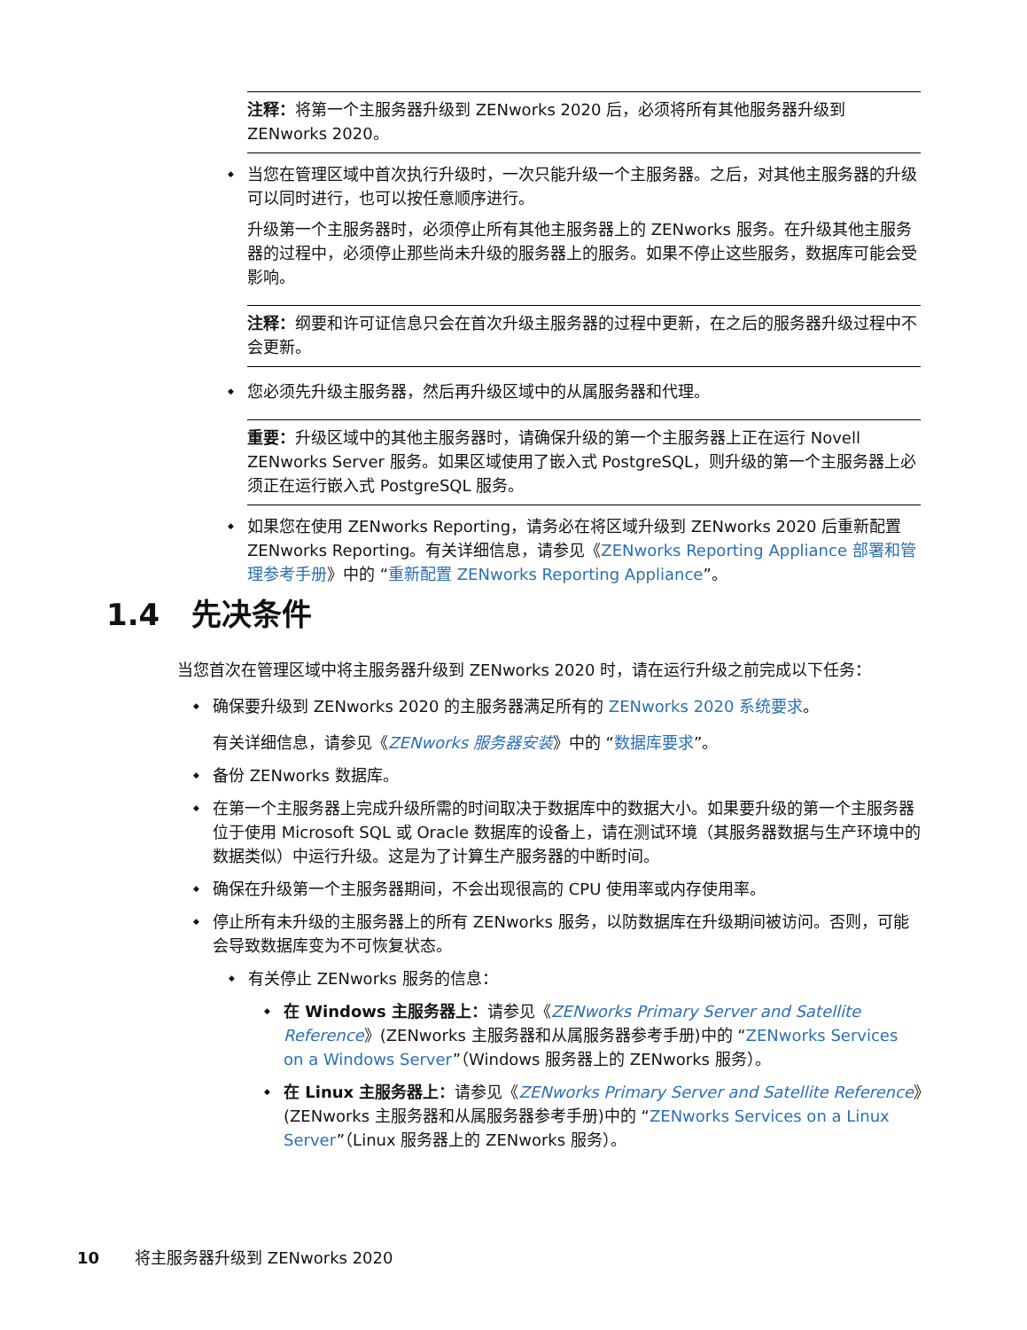注释：将第一个主服务器升级到 ZENworks 2020 后，必须将所有其他服务器升级到 ZENworks 2020。
当您在管理区域中首次执行升级时，一次只能升级一个主服务器。之后，对其他主服务器的升级可以同时进行，也可以按任意顺序进行。
升级第一个主服务器时，必须停止所有其他主服务器上的 ZENworks 服务。在升级其他主服务器的过程中，必须停止那些尚未升级的服务器上的服务。如果不停止这些服务，数据库可能会受影响。
注释：纲要和许可证信息只会在首次升级主服务器的过程中更新，在之后的服务器升级过程中不会更新。
您必须先升级主服务器，然后再升级区域中的从属服务器和代理。
重要：升级区域中的其他主服务器时，请确保升级的第一个主服务器上正在运行 Novell ZENworks Server 服务。如果区域使用了嵌入式 PostgreSQL，则升级的第一个主服务器上必须正在运行嵌入式 PostgreSQL 服务。
如果您在使用 ZENworks Reporting，请务必在将区域升级到 ZENworks 2020 后重新配置 ZENworks Reporting。有关详细信息，请参见《ZENworks Reporting Appliance 部署和管理参考手册》中的 “重新配置 ZENworks Reporting Appliance”。
1.4 先决条件
当您首次在管理区域中将主服务器升级到 ZENworks 2020 时，请在运行升级之前完成以下任务：
确保要升级到 ZENworks 2020 的主服务器满足所有的 ZENworks 2020 系统要求。
有关详细信息，请参见《ZENworks 服务器安装》中的 “数据库要求”。
备份 ZENworks 数据库。
在第一个主服务器上完成升级所需的时间取决于数据库中的数据大小。如果要升级的第一个主服务器位于使用 Microsoft SQL 或 Oracle 数据库的设备上，请在测试环境（其服务器数据与生产环境中的数据类似）中运行升级。这是为了计算生产服务器的中断时间。
确保在升级第一个主服务器期间，不会出现很高的 CPU 使用率或内存使用率。
停止所有未升级的主服务器上的所有 ZENworks 服务，以防数据库在升级期间被访问。否则，可能会导致数据库变为不可恢复状态。
有关停止 ZENworks 服务的信息：
在 Windows 主服务器上：请参见《ZENworks Primary Server and Satellite Reference》(ZENworks 主服务器和从属服务器参考手册)中的 “ZENworks Services on a Windows Server”（Windows 服务器上的 ZENworks 服务）。
在 Linux 主服务器上：请参见《ZENworks Primary Server and Satellite Reference》(ZENworks 主服务器和从属服务器参考手册)中的 “ZENworks Services on a Linux Server”（Linux 服务器上的 ZENworks 服务）。
10 将主服务器升级到 ZENworks 2020